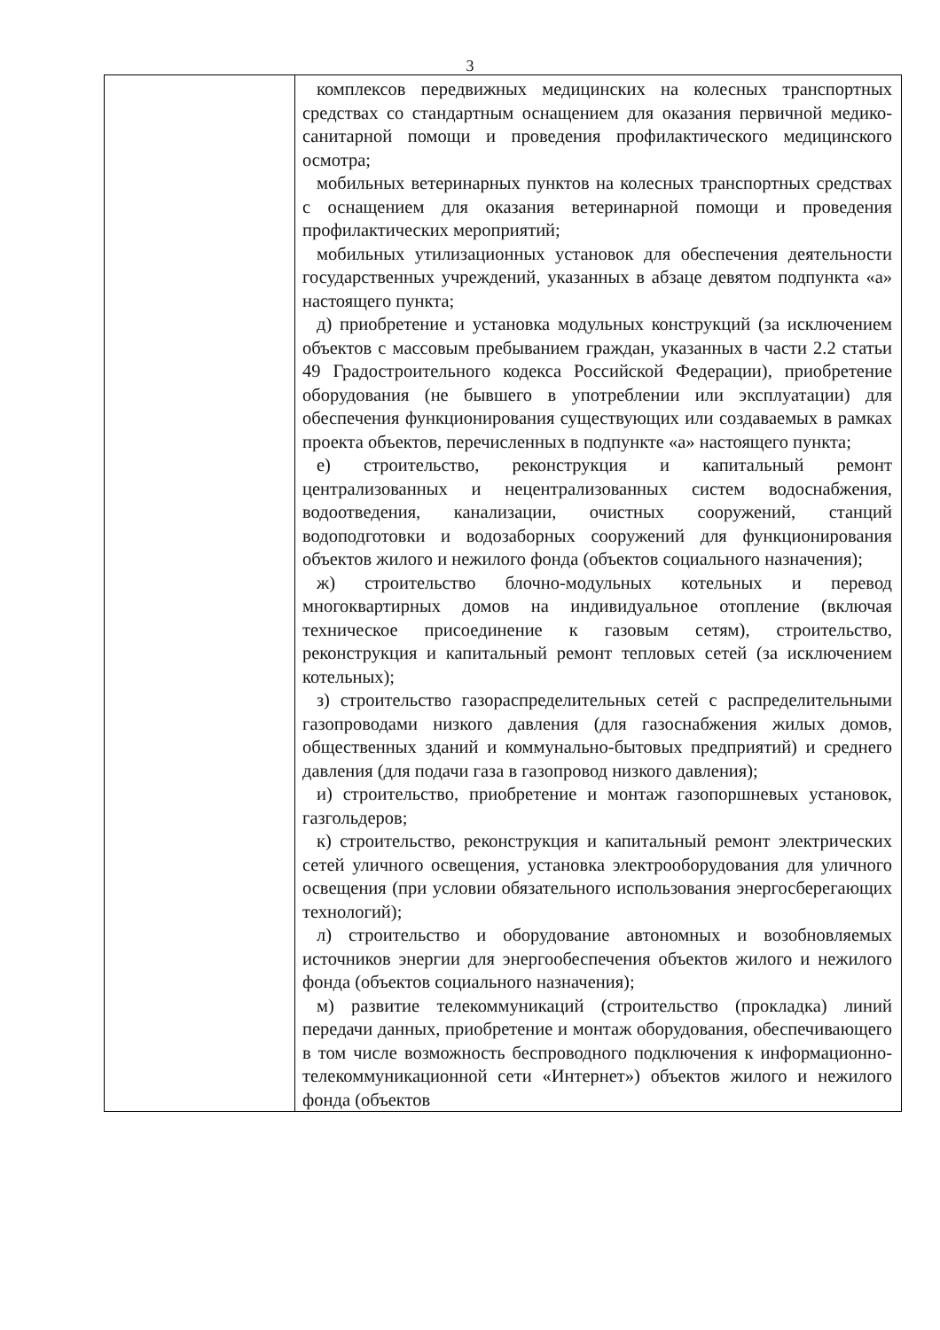3
| | комплексов передвижных медицинских на колесных транспортных средствах со стандартным оснащением для оказания первичной медико-санитарной помощи и проведения профилактического медицинского осмотра; мобильных ветеринарных пунктов на колесных транспортных средствах с оснащением для оказания ветеринарной помощи и проведения профилактических мероприятий; мобильных утилизационных установок для обеспечения деятельности государственных учреждений, указанных в абзаце девятом подпункта «а» настоящего пункта; д) приобретение и установка модульных конструкций (за исключением объектов с массовым пребыванием граждан, указанных в части 2.2 статьи 49 Градостроительного кодекса Российской Федерации), приобретение оборудования (не бывшего в употреблении или эксплуатации) для обеспечения функционирования существующих или создаваемых в рамках проекта объектов, перечисленных в подпункте «а» настоящего пункта; е) строительство, реконструкция и капитальный ремонт централизованных и нецентрализованных систем водоснабжения, водоотведения, канализации, очистных сооружений, станций водоподготовки и водозаборных сооружений для функционирования объектов жилого и нежилого фонда (объектов социального назначения); ж) строительство блочно-модульных котельных и перевод многоквартирных домов на индивидуальное отопление (включая техническое присоединение к газовым сетям), строительство, реконструкция и капитальный ремонт тепловых сетей (за исключением котельных); з) строительство газораспределительных сетей с распределительными газопроводами низкого давления (для газоснабжения жилых домов, общественных зданий и коммунально-бытовых предприятий) и среднего давления (для подачи газа в газопровод низкого давления); и) строительство, приобретение и монтаж газопоршневых установок, газгольдеров; к) строительство, реконструкция и капитальный ремонт электрических сетей уличного освещения, установка электрооборудования для уличного освещения (при условии обязательного использования энергосберегающих технологий); л) строительство и оборудование автономных и возобновляемых источников энергии для энергообеспечения объектов жилого и нежилого фонда (объектов социального назначения); м) развитие телекоммуникаций (строительство (прокладка) линий передачи данных, приобретение и монтаж оборудования, обеспечивающего в том числе возможность беспроводного подключения к информационно-телекоммуникационной сети «Интернет») объектов жилого и нежилого фонда (объектов |